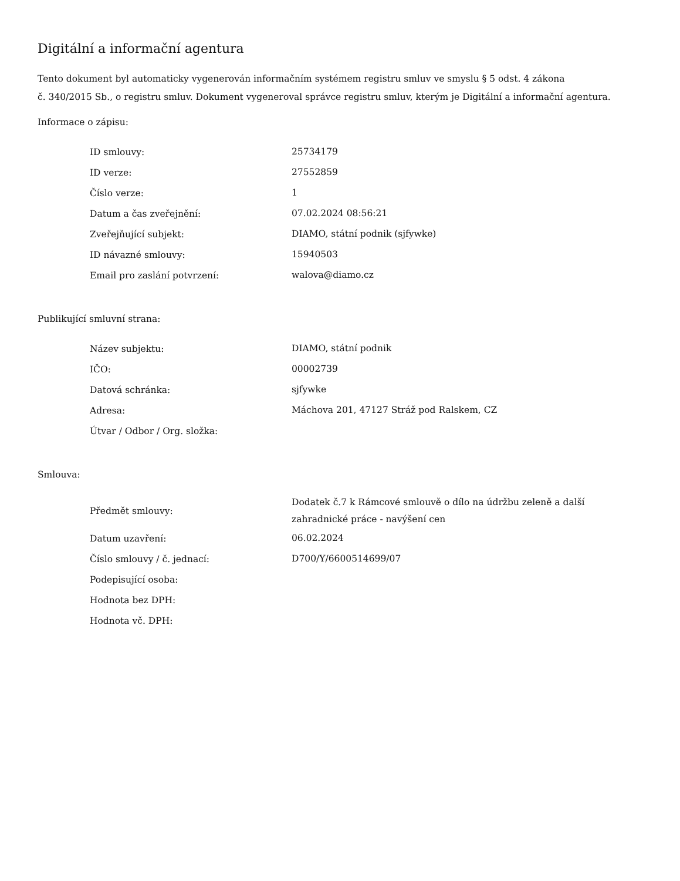Digitální a informační agentura
Tento dokument byl automaticky vygenerován informačním systémem registru smluv ve smyslu § 5 odst. 4 zákona
č. 340/2015 Sb., o registru smluv. Dokument vygeneroval správce registru smluv, kterým je Digitální a informační agentura.
Informace o zápisu:
| ID smlouvy: | 25734179 |
| ID verze: | 27552859 |
| Číslo verze: | 1 |
| Datum a čas zveřejnění: | 07.02.2024 08:56:21 |
| Zveřejňující subjekt: | DIAMO, státní podnik (sjfywke) |
| ID návazné smlouvy: | 15940503 |
| Email pro zaslání potvrzení: | walova@diamo.cz |
Publikující smluvní strana:
| Název subjektu: | DIAMO, státní podnik |
| IČO: | 00002739 |
| Datová schránka: | sjfywke |
| Adresa: | Máchova 201, 47127 Stráž pod Ralskem, CZ |
| Útvar / Odbor / Org. složka: | |
Smlouva:
| Předmět smlouvy: | Dodatek č.7 k Rámcové smlouvě o dílo na údržbu zeleně a další zahradnické práce - navýšení cen |
| Datum uzavření: | 06.02.2024 |
| Číslo smlouvy / č. jednací: | D700/Y/6600514699/07 |
| Podepisující osoba: | |
| Hodnota bez DPH: | |
| Hodnota vč. DPH: | |